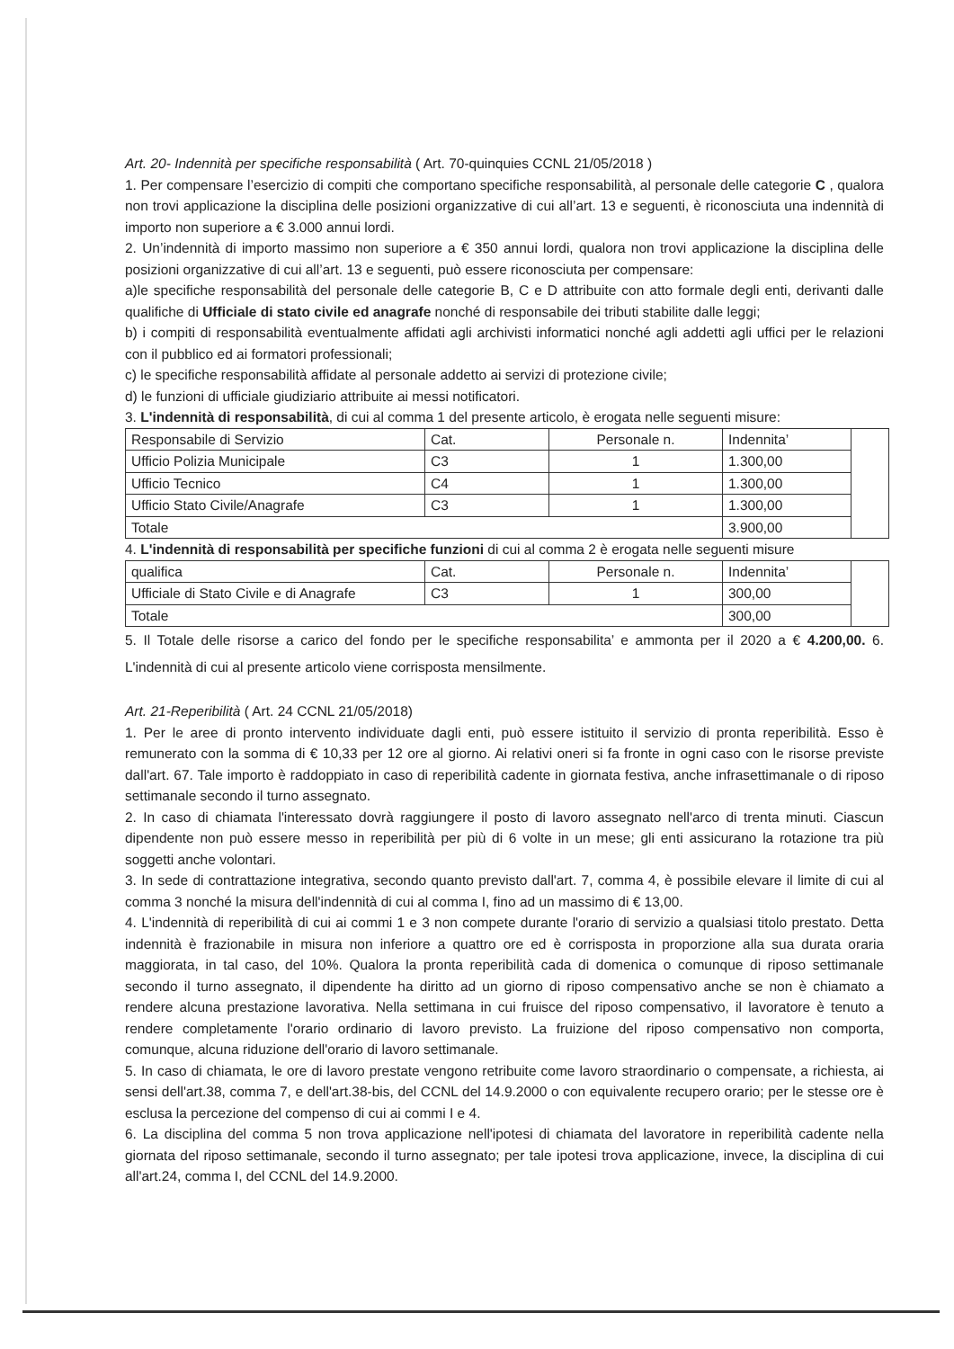Art. 20- Indennità per specifiche responsabilità ( Art. 70-quinquies CCNL 21/05/2018 )
1. Per compensare l’esercizio di compiti che comportano specifiche responsabilità, al personale delle categorie C , qualora non trovi applicazione la disciplina delle posizioni organizzative di cui all’art. 13 e seguenti, è riconosciuta una indennità di importo non superiore a € 3.000 annui lordi.
2. Un’indennità di importo massimo non superiore a € 350 annui lordi, qualora non trovi applicazione la disciplina delle posizioni organizzative di cui all’art. 13 e seguenti, può essere riconosciuta per compensare:
a)le specifiche responsabilità del personale delle categorie B, C e D attribuite con atto formale degli enti, derivanti dalle qualifiche di Ufficiale di stato civile ed anagrafe nonché di responsabile dei tributi stabilite dalle leggi;
b) i compiti di responsabilità eventualmente affidati agli archivisti informatici nonché agli addetti agli uffici per le relazioni con il pubblico ed ai formatori professionali;
c) le specifiche responsabilità affidate al personale addetto ai servizi di protezione civile;
d) le funzioni di ufficiale giudiziario attribuite ai messi notificatori.
3. L'indennità di responsabilità, di cui al comma 1 del presente articolo, è erogata nelle seguenti misure:
| Responsabile di Servizio | Cat. | Personale n. | Indennita’ | |
| Ufficio Polizia Municipale | C3 | 1 | 1.300,00 | |
| Ufficio Tecnico | C4 | 1 | 1.300,00 | |
| Ufficio Stato Civile/Anagrafe | C3 | 1 | 1.300,00 | |
| Totale | | | 3.900,00 | |
4. L'indennità di responsabilità per specifiche funzioni di cui al comma 2 è erogata nelle seguenti misure
| qualifica | Cat. | Personale n. | Indennita’ | |
| Ufficiale di Stato Civile e di Anagrafe | C3 | 1 | 300,00 | |
| Totale | | | 300,00 | |
5. Il Totale delle risorse a carico del fondo per le specifiche responsabilita’ e ammonta per il 2020 a € 4.200,00. 6. L'indennità di cui al presente articolo viene corrisposta mensilmente.
Art. 21-Reperibilità ( Art. 24 CCNL 21/05/2018)
1. Per le aree di pronto intervento individuate dagli enti, può essere istituito il servizio di pronta reperibilità. Esso è remunerato con la somma di € 10,33 per 12 ore al giorno. Ai relativi oneri si fa fronte in ogni caso con le risorse previste dall'art. 67. Tale importo è raddoppiato in caso di reperibilità cadente in giornata festiva, anche infrasettimanale o di riposo settimanale secondo il turno assegnato.
2. In caso di chiamata l'interessato dovrà raggiungere il posto di lavoro assegnato nell'arco di trenta minuti. Ciascun dipendente non può essere messo in reperibilità per più di 6 volte in un mese; gli enti assicurano la rotazione tra più soggetti anche volontari.
3. In sede di contrattazione integrativa, secondo quanto previsto dall'art. 7, comma 4, è possibile elevare il limite di cui al comma 3 nonché la misura dell'indennità di cui al comma I, fino ad un massimo di € 13,00.
4. L'indennità di reperibilità di cui ai commi 1 e 3 non compete durante l'orario di servizio a qualsiasi titolo prestato. Detta indennità è frazionabile in misura non inferiore a quattro ore ed è corrisposta in proporzione alla sua durata oraria maggiorata, in tal caso, del 10%. Qualora la pronta reperibilità cada di domenica o comunque di riposo settimanale secondo il turno assegnato, il dipendente ha diritto ad un giorno di riposo compensativo anche se non è chiamato a rendere alcuna prestazione lavorativa. Nella settimana in cui fruisce del riposo compensativo, il lavoratore è tenuto a rendere completamente l'orario ordinario di lavoro previsto. La fruizione del riposo compensativo non comporta, comunque, alcuna riduzione dell'orario di lavoro settimanale.
5. In caso di chiamata, le ore di lavoro prestate vengono retribuite come lavoro straordinario o compensate, a richiesta, ai sensi dell'art.38, comma 7, e dell'art.38-bis, del CCNL del 14.9.2000 o con equivalente recupero orario; per le stesse ore è esclusa la percezione del compenso di cui ai commi I e 4.
6. La disciplina del comma 5 non trova applicazione nell'ipotesi di chiamata del lavoratore in reperibilità cadente nella giornata del riposo settimanale, secondo il turno assegnato; per tale ipotesi trova applicazione, invece, la disciplina di cui all'art.24, comma I, del CCNL del 14.9.2000.